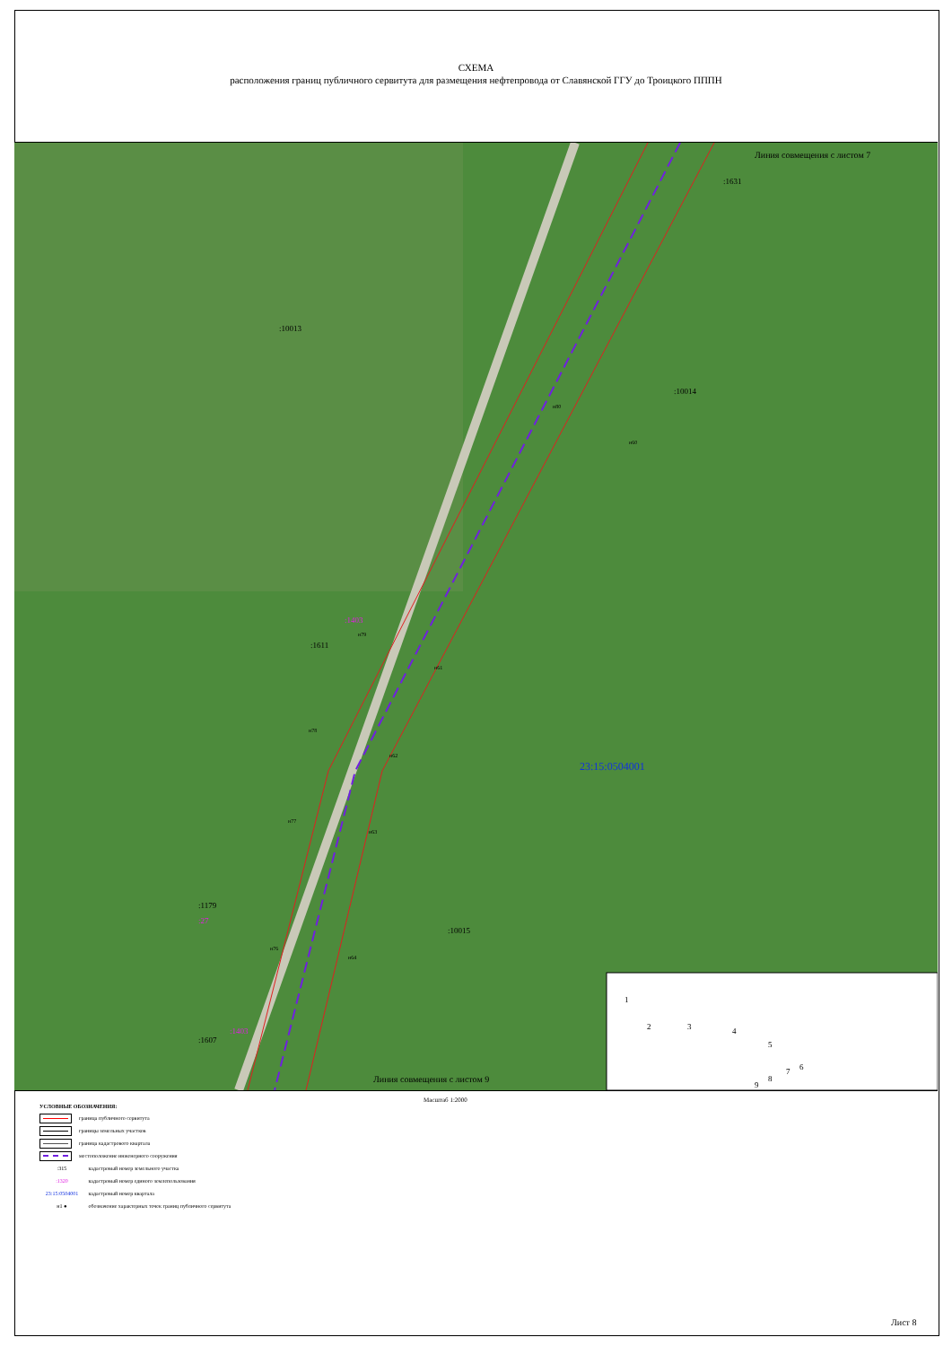СХЕМА
расположения границ публичного сервитута для размещения нефтепровода от Славянской ГГУ до Троицкого ПППН
Линия совмещения с листом 7
:1631
:10013
:10014
н80
н60
:1403
н79
:1611
н61
н78
н62
23:15:0504001
н77
н63
:1179
:27
:10015
н76
н64
:1607
:1403
Линия совмещения с листом 9
1
2 3 4
5
6
7
8
9
Масштаб 1:2000
УСЛОВНЫЕ ОБОЗНАЧЕНИЯ:
граница публичного сервитута
границы земельных участков
граница кадастрового квартала
местоположение инженерного сооружения
:315 кадастровый номер земельного участка
:1320 кадастровый номер единого землепользования
23:15:0504001 кадастровый номер квартала
н1 ● обозначение характерных точек границ публичного сервитута
Лист 8